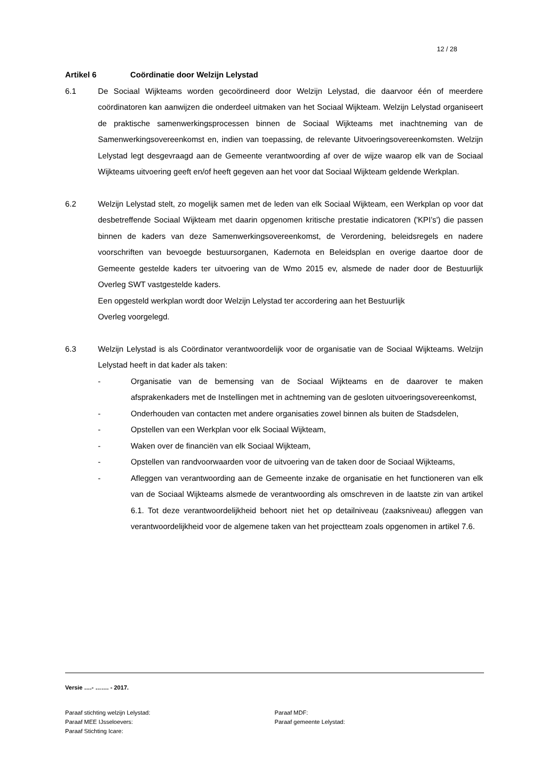12 / 28
Artikel 6 Coördinatie door Welzijn Lelystad
6.1 De Sociaal Wijkteams worden gecoördineerd door Welzijn Lelystad, die daarvoor één of meerdere coördinatoren kan aanwijzen die onderdeel uitmaken van het Sociaal Wijkteam. Welzijn Lelystad organiseert de praktische samenwerkingsprocessen binnen de Sociaal Wijkteams met inachtneming van de Samenwerkingsovereenkomst en, indien van toepassing, de relevante Uitvoeringsovereenkomsten. Welzijn Lelystad legt desgevraagd aan de Gemeente verantwoording af over de wijze waarop elk van de Sociaal Wijkteams uitvoering geeft en/of heeft gegeven aan het voor dat Sociaal Wijkteam geldende Werkplan.
6.2 Welzijn Lelystad stelt, zo mogelijk samen met de leden van elk Sociaal Wijkteam, een Werkplan op voor dat desbetreffende Sociaal Wijkteam met daarin opgenomen kritische prestatie indicatoren ('KPI’s') die passen binnen de kaders van deze Samenwerkingsovereenkomst, de Verordening, beleidsregels en nadere voorschriften van bevoegde bestuursorganen, Kadernota en Beleidsplan en overige daartoe door de Gemeente gestelde kaders ter uitvoering van de Wmo 2015 ev, alsmede de nader door de Bestuurlijk Overleg SWT vastgestelde kaders.
Een opgesteld werkplan wordt door Welzijn Lelystad ter accordering aan het Bestuurlijk
Overleg voorgelegd.
6.3 Welzijn Lelystad is als Coördinator verantwoordelijk voor de organisatie van de Sociaal Wijkteams. Welzijn Lelystad heeft in dat kader als taken:
- Organisatie van de bemensing van de Sociaal Wijkteams en de daarover te maken afsprakenkaders met de Instellingen met in achtneming van de gesloten uitvoeringsovereenkomst,
- Onderhouden van contacten met andere organisaties zowel binnen als buiten de Stadsdelen,
- Opstellen van een Werkplan voor elk Sociaal Wijkteam,
- Waken over de financiën van elk Sociaal Wijkteam,
- Opstellen van randvoorwaarden voor de uitvoering van de taken door de Sociaal Wijkteams,
- Afleggen van verantwoording aan de Gemeente inzake de organisatie en het functioneren van elk van de Sociaal Wijkteams alsmede de verantwoording als omschreven in de laatste zin van artikel 6.1. Tot deze verantwoordelijkheid behoort niet het op detailniveau (zaaksniveau) afleggen van verantwoordelijkheid voor de algemene taken van het projectteam zoals opgenomen in artikel 7.6.
Versie ….- ……. - 2017.
Paraaf stichting welzijn Lelystad:
Paraaf MEE IJsseloevers:
Paraaf Stichting Icare:
Paraaf MDF:
Paraaf gemeente Lelystad: